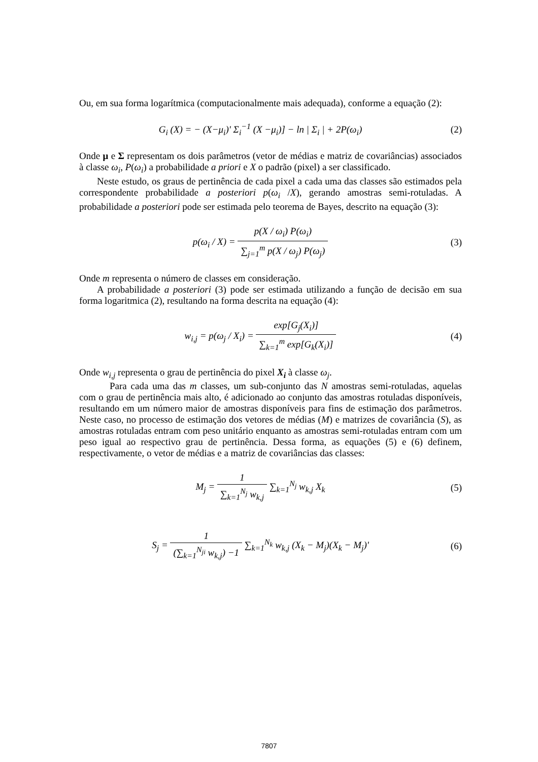Ou, em sua forma logarítmica (computacionalmente mais adequada), conforme a equação (2):
G<sub>i</sub> (X) = − (X−μ<sub>i</sub>)' Σ<sub>i</sub><sup>−1</sup> (X −μ<sub>i</sub>)] − ln | Σ<sub>i</sub> | + 2P(ω<sub>i</sub>)
(2)
Onde μ e Σ representam os dois parâmetros (vetor de médias e matriz de covariâncias) associados à classe ω<sub>i</sub>, P(ω<sub>i</sub>) a probabilidade a priori e X o padrão (pixel) a ser classificado.
Neste estudo, os graus de pertinência de cada pixel a cada uma das classes são estimados pela correspondente probabilidade a posteriori p(ω<sub>i</sub> /X), gerando amostras semi-rotuladas. A probabilidade a posteriori pode ser estimada pelo teorema de Bayes, descrito na equação (3):
p(ω<sub>i</sub> / X) = p(X / ω<sub>i</sub>) P(ω<sub>i</sub>) ∑<sub>j=1</sub><sup>m</sup> p(X / ω<sub>j</sub>) P(ω<sub>j</sub>)
(3)
Onde m representa o número de classes em consideração.
A probabilidade a posteriori (3) pode ser estimada utilizando a função de decisão em sua forma logaritmica (2), resultando na forma descrita na equação (4):
w<sub>i,j</sub> = p(ω<sub>j</sub> / X<sub>i</sub>) = exp[G<sub>j</sub>(X<sub>i</sub>)] ∑<sub>k=1</sub><sup>m</sup> exp[G<sub>k</sub>(X<sub>i</sub>)]
(4)
Onde w<sub>i,j</sub> representa o grau de pertinência do pixel X<sub>i</sub> à classe ω<sub>j</sub>.
Para cada uma das m classes, um sub-conjunto das N amostras semi-rotuladas, aquelas com o grau de pertinência mais alto, é adicionado ao conjunto das amostras rotuladas disponíveis, resultando em um número maior de amostras disponíveis para fins de estimação dos parâmetros. Neste caso, no processo de estimação dos vetores de médias (M) e matrizes de covariância (S), as amostras rotuladas entram com peso unitário enquanto as amostras semi-rotuladas entram com um peso igual ao respectivo grau de pertinência. Dessa forma, as equações (5) e (6) definem, respectivamente, o vetor de médias e a matriz de covariâncias das classes:
M<sub>j</sub> = 1 ∑<sub>k=1</sub><sup>N<sub>j</sub></sup> w<sub>k,j</sub> ∑<sub>k=1</sub><sup>N<sub>j</sub></sup> w<sub>k,j</sub> X<sub>k</sub>
(5)
S<sub>j</sub> = 1 (∑<sub>k=1</sub><sup>N<sub>ji</sub></sup> w<sub>k,j</sub>) −1 ∑<sub>k=1</sub><sup>N<sub>k</sub></sup> w<sub>k,j</sub> (X<sub>k</sub> − M<sub>j</sub>)(X<sub>k</sub> − M<sub>j</sub>)'
(6)
7807